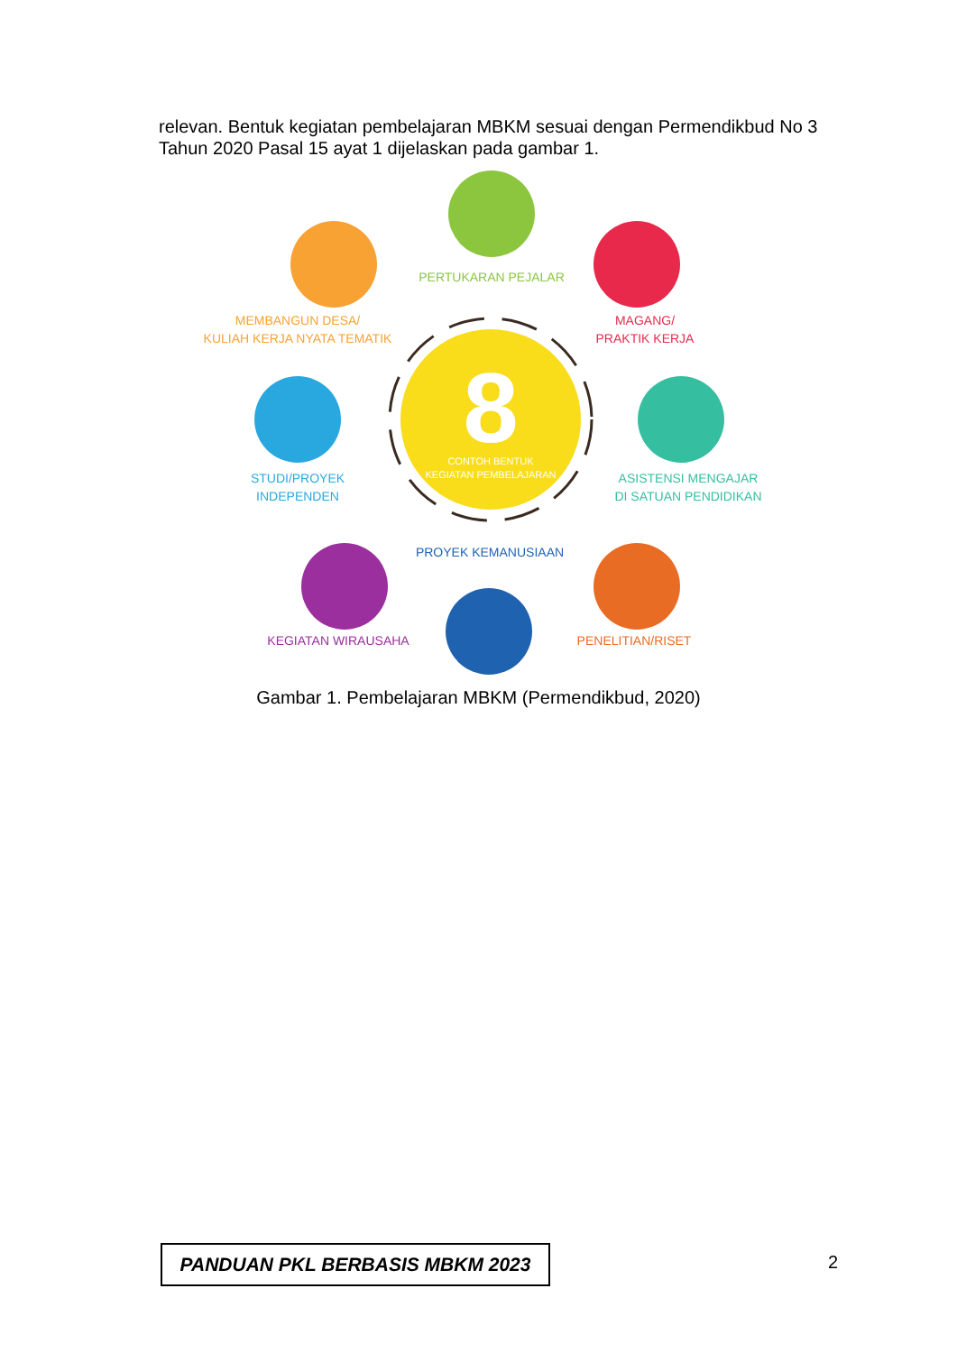relevan. Bentuk kegiatan pembelajaran MBKM sesuai dengan Permendikbud No 3 Tahun 2020 Pasal 15 ayat 1 dijelaskan pada gambar 1.
8
CONTOH BENTUK
KEGIATAN PEMBELAJARAN
PERTUKARAN PEJALAR
MEMBANGUN DESA/
KULIAH KERJA NYATA TEMATIK
MAGANG/
PRAKTIK KERJA
STUDI/PROYEK
INDEPENDEN
ASISTENSI MENGAJAR
DI SATUAN PENDIDIKAN
PROYEK KEMANUSIAAN
KEGIATAN WIRAUSAHA
PENELITIAN/RISET
Gambar 1. Pembelajaran MBKM (Permendikbud, 2020)
PANDUAN PKL BERBASIS MBKM 2023 2